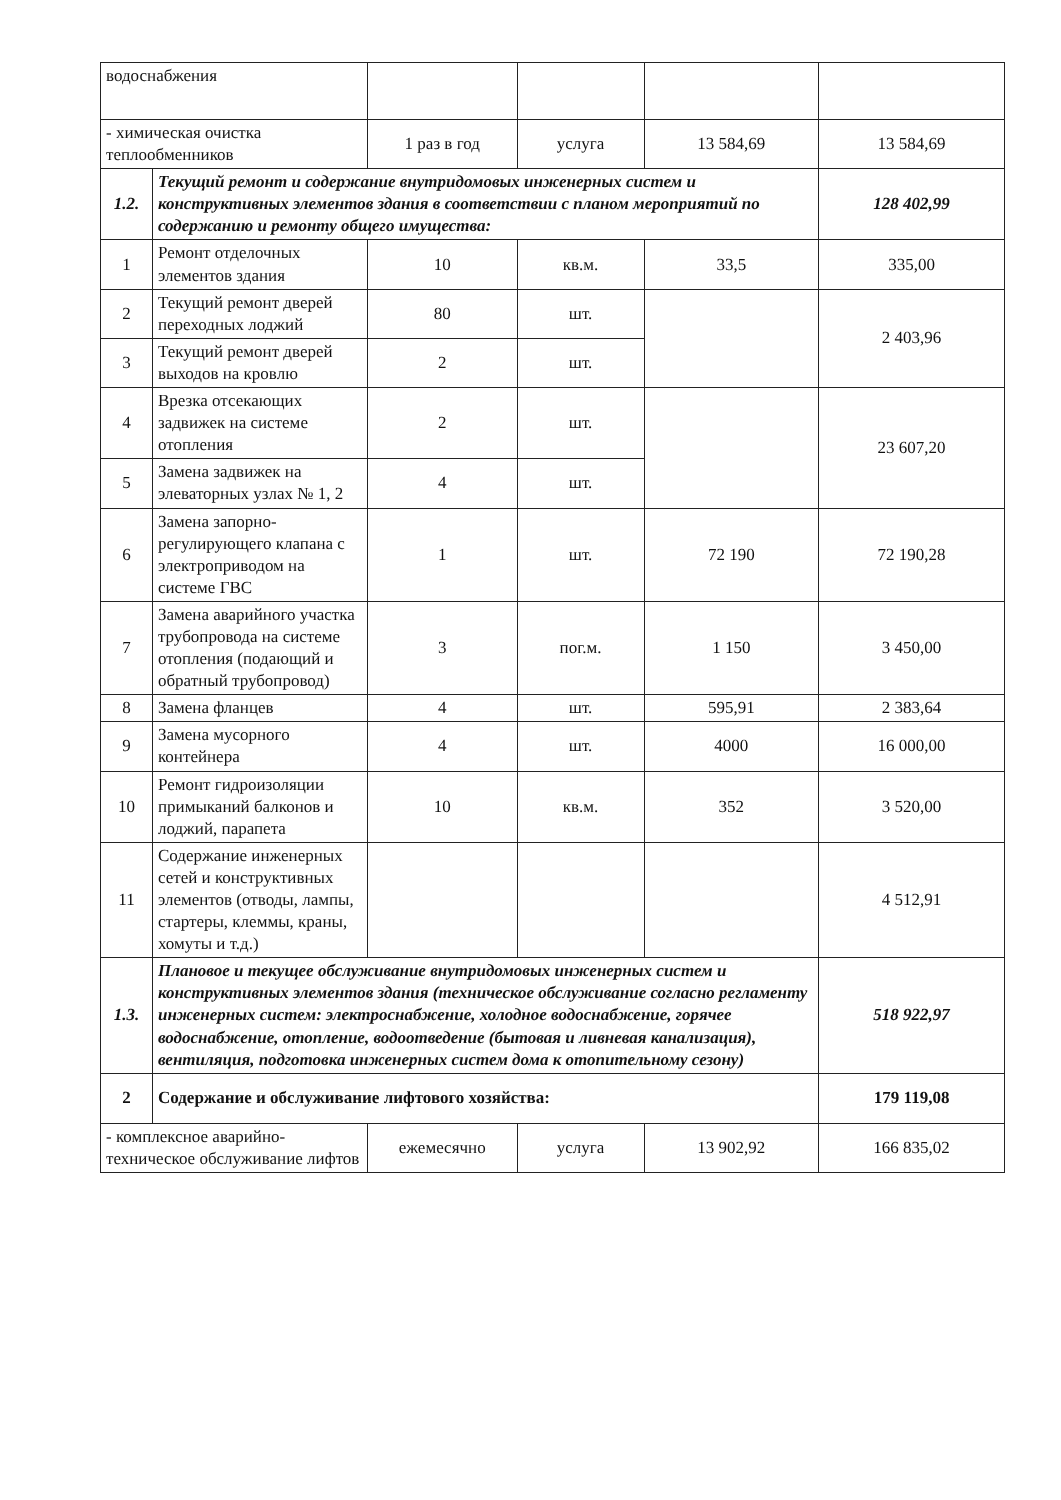| водоснабжения | | | | | |
| - химическая очистка теплообменников | | 1 раз в год | услуга | 13 584,69 | 13 584,69 |
| 1.2. | Текущий ремонт и содержание внутридомовых инженерных систем и конструктивных элементов здания в соответствии с планом мероприятий по содержанию и ремонту общего имущества: | | | | 128 402,99 |
| 1 | Ремонт отделочных элементов здания | 10 | кв.м. | 33,5 | 335,00 |
| 2 | Текущий ремонт дверей переходных лоджий | 80 | шт. | | 2 403,96 |
| 3 | Текущий ремонт дверей выходов на кровлю | 2 | шт. | | |
| 4 | Врезка отсекающих задвижек на системе отопления | 2 | шт. | | 23 607,20 |
| 5 | Замена задвижек на элеваторных узлах № 1, 2 | 4 | шт. | | |
| 6 | Замена запорно-регулирующего клапана с электроприводом на системе ГВС | 1 | шт. | 72 190 | 72 190,28 |
| 7 | Замена аварийного участка трубопровода на системе отопления (подающий и обратный трубопровод) | 3 | пог.м. | 1 150 | 3 450,00 |
| 8 | Замена фланцев | 4 | шт. | 595,91 | 2 383,64 |
| 9 | Замена мусорного контейнера | 4 | шт. | 4000 | 16 000,00 |
| 10 | Ремонт гидроизоляции примыканий балконов и лоджий, парапета | 10 | кв.м. | 352 | 3 520,00 |
| 11 | Содержание инженерных сетей и конструктивных элементов (отводы, лампы, стартеры, клеммы, краны, хомуты и т.д.) | | | | 4 512,91 |
| 1.3. | Плановое и текущее обслуживание внутридомовых инженерных систем и конструктивных элементов здания (техническое обслуживание согласно регламенту инженерных систем: электроснабжение, холодное водоснабжение, горячее водоснабжение, отопление, водоотведение (бытовая и ливневая канализация), вентиляция, подготовка инженерных систем дома к отопительному сезону) | | | | 518 922,97 |
| 2 | Содержание и обслуживание лифтового хозяйства: | | | | 179 119,08 |
| - комплексное аварийно-техническое обслуживание лифтов | | ежемесячно | услуга | 13 902,92 | 166 835,02 |